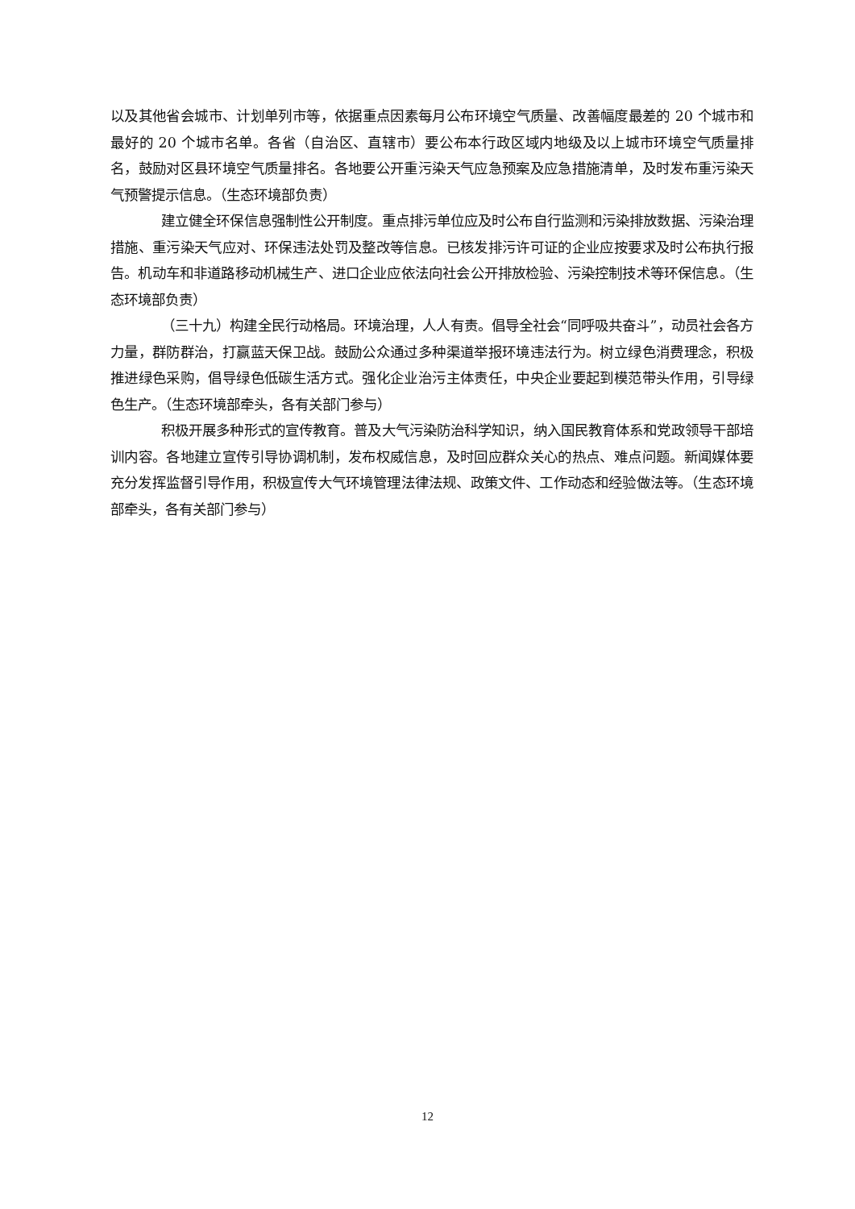以及其他省会城市、计划单列市等，依据重点因素每月公布环境空气质量、改善幅度最差的 20 个城市和最好的 20 个城市名单。各省（自治区、直辖市）要公布本行政区域内地级及以上城市环境空气质量排名，鼓励对区县环境空气质量排名。各地要公开重污染天气应急预案及应急措施清单，及时发布重污染天气预警提示信息。（生态环境部负责）
建立健全环保信息强制性公开制度。重点排污单位应及时公布自行监测和污染排放数据、污染治理措施、重污染天气应对、环保违法处罚及整改等信息。已核发排污许可证的企业应按要求及时公布执行报告。机动车和非道路移动机械生产、进口企业应依法向社会公开排放检验、污染控制技术等环保信息。（生态环境部负责）
（三十九）构建全民行动格局。环境治理，人人有责。倡导全社会“同呼吸共奋斗”，动员社会各方力量，群防群治，打赢蓝天保卫战。鼓励公众通过多种渠道举报环境违法行为。树立绿色消费理念，积极推进绿色采购，倡导绿色低碳生活方式。强化企业治污主体责任，中央企业要起到模范带头作用，引导绿色生产。（生态环境部牵头，各有关部门参与）
积极开展多种形式的宣传教育。普及大气污染防治科学知识，纳入国民教育体系和党政领导干部培训内容。各地建立宣传引导协调机制，发布权威信息，及时回应群众关心的热点、难点问题。新闻媒体要充分发挥监督引导作用，积极宣传大气环境管理法律法规、政策文件、工作动态和经验做法等。（生态环境部牵头，各有关部门参与）
12